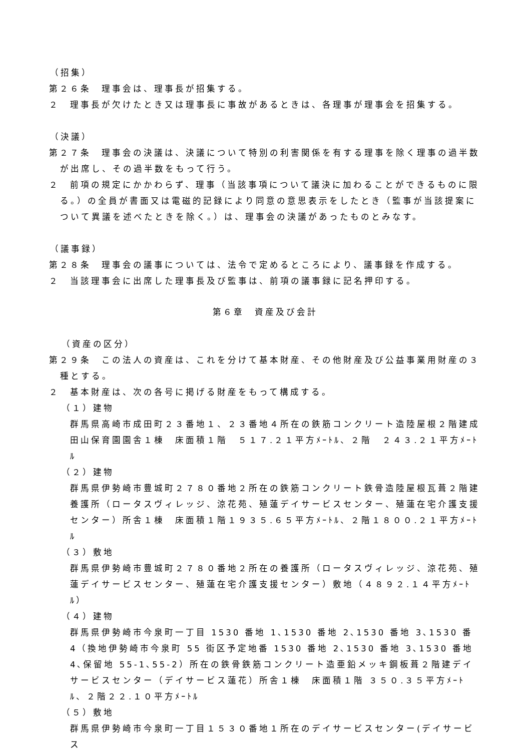（招集）
第２６条　理事会は、理事長が招集する。
２　理事長が欠けたとき又は理事長に事故があるときは、各理事が理事会を招集する。
（決議）
第２７条　理事会の決議は、決議について特別の利害関係を有する理事を除く理事の過半数が出席し、その過半数をもって行う。
２　前項の規定にかかわらず、理事（当該事項について議決に加わることができるものに限る。）の全員が書面又は電磁的記録により同意の意思表示をしたとき（監事が当該提案について異議を述べたときを除く。）は、理事会の決議があったものとみなす。
（議事録）
第２８条　理事会の議事については、法令で定めるところにより、議事録を作成する。
２　当該理事会に出席した理事長及び監事は、前項の議事録に記名押印する。
第６章　資産及び会計
（資産の区分）
第２９条　この法人の資産は、これを分けて基本財産、その他財産及び公益事業用財産の３種とする。
２　基本財産は、次の各号に掲げる財産をもって構成する。
（１）建物
群馬県高崎市成田町２３番地１、２３番地４所在の鉄筋コンクリート造陸屋根２階建成田山保育園園舎１棟　床面積１階　５１７.２１平方ﾒｰﾄﾙ、２階　２４３.２１平方ﾒｰﾄﾙ
（２）建物
群馬県伊勢崎市豊城町２７８０番地２所在の鉄筋コンクリート鉄骨造陸屋根瓦葺２階建養護所（ロータスヴィレッジ、涼花苑、殖蓮デイサービスセンター、殖蓮在宅介護支援センター）所舎１棟　床面積１階１９３５.６５平方ﾒｰﾄﾙ、２階１８００.２１平方ﾒｰﾄﾙ
（３）敷地
群馬県伊勢崎市豊城町２７８０番地２所在の養護所（ロータスヴィレッジ、涼花苑、殖蓮デイサービスセンター、殖蓮在宅介護支援センター）敷地（４８９２.１４平方ﾒｰﾄﾙ）
（４）建物
群馬県伊勢崎市今泉町一丁目 1530 番地 1､1530 番地 2､1530 番地 3､1530 番 4（換地伊勢崎市今泉町 55 街区予定地番 1530 番地 2､1530 番地 3､1530 番地 4､保留地 55-1､55-2）所在の鉄骨鉄筋コンクリート造亜鉛メッキ鋼板葺２階建デイサービスセンター（デイサービス蓮花）所舎１棟　床面積１階 ３５０.３５平方ﾒｰﾄﾙ、２階２２.１０平方ﾒｰﾄﾙ
（５）敷地
群馬県伊勢崎市今泉町一丁目１５３０番地１所在のデイサービスセンター(デイサービス